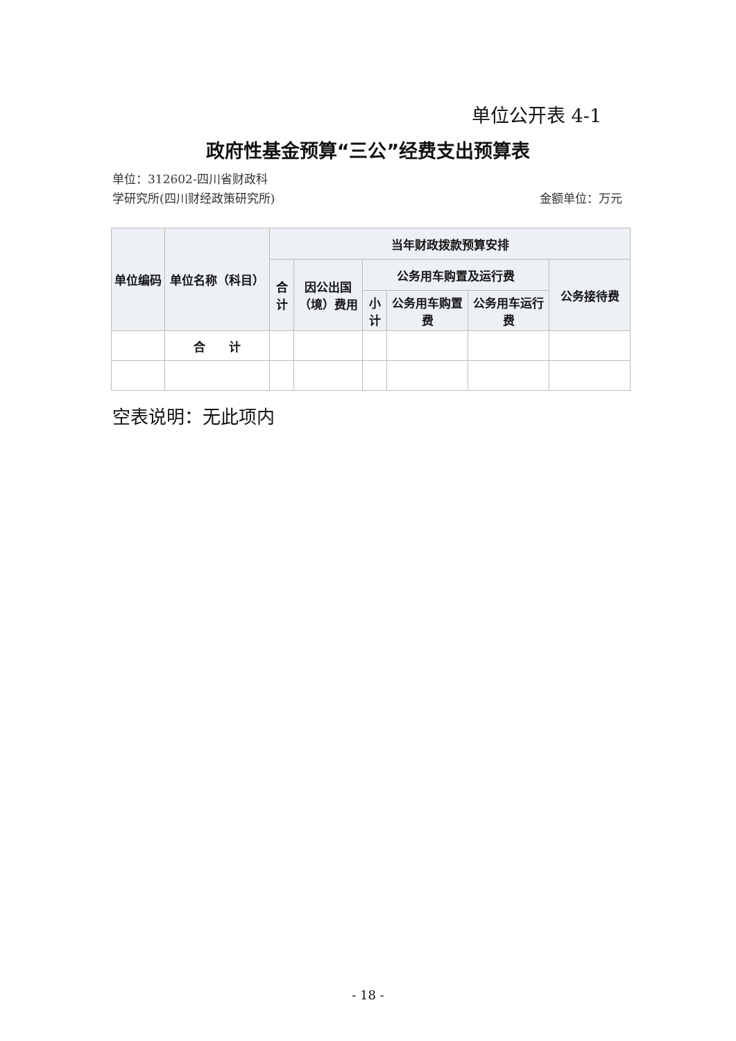单位公开表 4-1
政府性基金预算“三公”经费支出预算表
单位：312602-四川省财政科学研究所(四川财经政策研究所)
金额单位：万元
| 单位编码 | 单位名称（科目） | 当年财政拨款预算安排 | | | | | |
| --- | --- | --- | --- | --- | --- | --- | --- |
| | | 合计 | 因公出国（境）费用 | 公务用车购置及运行费 | | | 公务接待费 |
| | | | | 小计 | 公务用车购置费 | 公务用车运行费 | |
| | 合 计 | | | | | | |
空表说明：无此项内
- 18 -